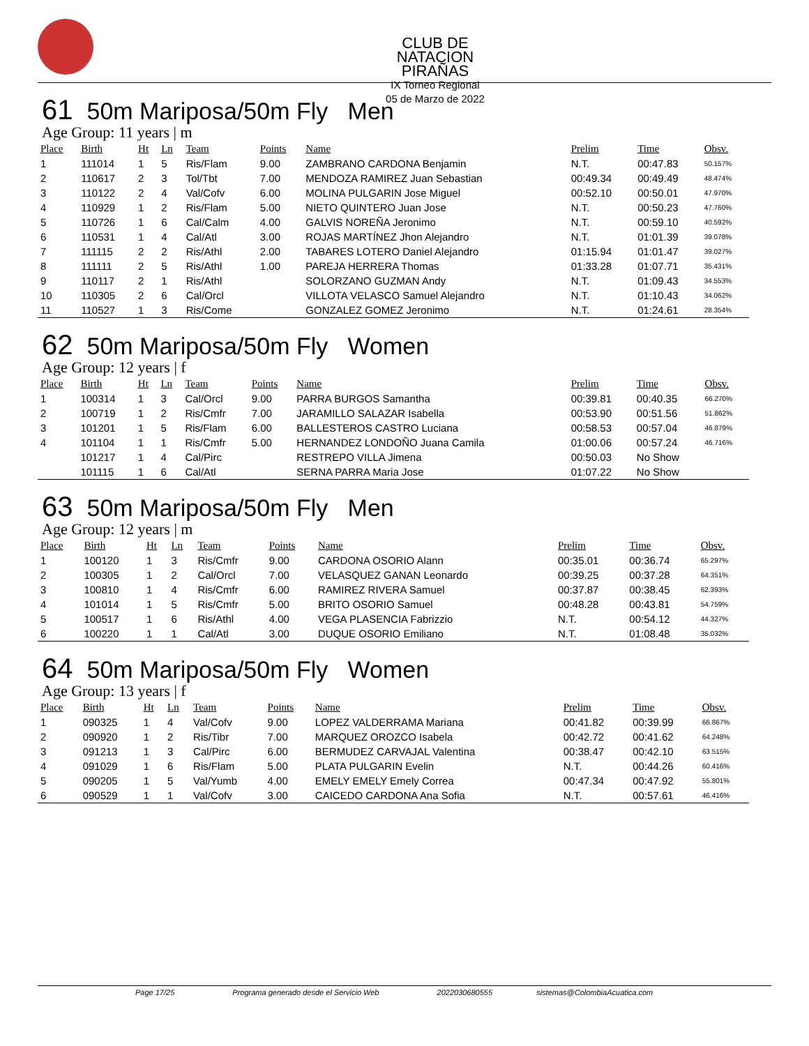CLUB DE NATACION PIRAÑAS
IX Torneo Regional
05 de Marzo de 2022
61 50m Mariposa/50m Fly Men
Age Group: 11 years | m
| Place | Birth | Ht | Ln | Team | Points | Name | Prelim | Time | Obsv. |
| --- | --- | --- | --- | --- | --- | --- | --- | --- | --- |
| 1 | 111014 | 1 | 5 | Ris/Flam | 9.00 | ZAMBRANO CARDONA Benjamin | N.T. | 00:47.83 | 50.157% |
| 2 | 110617 | 2 | 3 | Tol/Tbt | 7.00 | MENDOZA RAMIREZ Juan Sebastian | 00:49.34 | 00:49.49 | 48.474% |
| 3 | 110122 | 2 | 4 | Val/Cofv | 6.00 | MOLINA PULGARIN Jose Miguel | 00:52.10 | 00:50.01 | 47.970% |
| 4 | 110929 | 1 | 2 | Ris/Flam | 5.00 | NIETO QUINTERO Juan Jose | N.T. | 00:50.23 | 47.760% |
| 5 | 110726 | 1 | 6 | Cal/Calm | 4.00 | GALVIS NOREÑA Jeronimo | N.T. | 00:59.10 | 40.592% |
| 6 | 110531 | 1 | 4 | Cal/Atl | 3.00 | ROJAS MARTÍNEZ Jhon Alejandro | N.T. | 01:01.39 | 39.078% |
| 7 | 111115 | 2 | 2 | Ris/Athl | 2.00 | TABARES LOTERO Daniel Alejandro | 01:15.94 | 01:01.47 | 39.027% |
| 8 | 111111 | 2 | 5 | Ris/Athl | 1.00 | PAREJA HERRERA Thomas | 01:33.28 | 01:07.71 | 35.431% |
| 9 | 110117 | 2 | 1 | Ris/Athl | | SOLORZANO GUZMAN Andy | N.T. | 01:09.43 | 34.553% |
| 10 | 110305 | 2 | 6 | Cal/Orcl | | VILLOTA VELASCO Samuel Alejandro | N.T. | 01:10.43 | 34.062% |
| 11 | 110527 | 1 | 3 | Ris/Come | | GONZALEZ GOMEZ Jeronimo | N.T. | 01:24.61 | 28.354% |
62 50m Mariposa/50m Fly Women
Age Group: 12 years | f
| Place | Birth | Ht | Ln | Team | Points | Name | Prelim | Time | Obsv. |
| --- | --- | --- | --- | --- | --- | --- | --- | --- | --- |
| 1 | 100314 | 1 | 3 | Cal/Orcl | 9.00 | PARRA BURGOS Samantha | 00:39.81 | 00:40.35 | 66.270% |
| 2 | 100719 | 1 | 2 | Ris/Cmfr | 7.00 | JARAMILLO SALAZAR Isabella | 00:53.90 | 00:51.56 | 51.862% |
| 3 | 101201 | 1 | 5 | Ris/Flam | 6.00 | BALLESTEROS CASTRO Luciana | 00:58.53 | 00:57.04 | 46.879% |
| 4 | 101104 | 1 | 1 | Ris/Cmfr | 5.00 | HERNANDEZ LONDOÑO Juana Camila | 01:00.06 | 00:57.24 | 46.716% |
| | 101217 | 1 | 4 | Cal/Pirc | | RESTREPO VILLA Jimena | 00:50.03 | No Show | |
| | 101115 | 1 | 6 | Cal/Atl | | SERNA PARRA Maria Jose | 01:07.22 | No Show | |
63 50m Mariposa/50m Fly Men
Age Group: 12 years | m
| Place | Birth | Ht | Ln | Team | Points | Name | Prelim | Time | Obsv. |
| --- | --- | --- | --- | --- | --- | --- | --- | --- | --- |
| 1 | 100120 | 1 | 3 | Ris/Cmfr | 9.00 | CARDONA OSORIO Alann | 00:35.01 | 00:36.74 | 65.297% |
| 2 | 100305 | 1 | 2 | Cal/Orcl | 7.00 | VELASQUEZ GANAN Leonardo | 00:39.25 | 00:37.28 | 64.351% |
| 3 | 100810 | 1 | 4 | Ris/Cmfr | 6.00 | RAMIREZ RIVERA Samuel | 00:37.87 | 00:38.45 | 62.393% |
| 4 | 101014 | 1 | 5 | Ris/Cmfr | 5.00 | BRITO OSORIO Samuel | 00:48.28 | 00:43.81 | 54.759% |
| 5 | 100517 | 1 | 6 | Ris/Athl | 4.00 | VEGA PLASENCIA Fabrizzio | N.T. | 00:54.12 | 44.327% |
| 6 | 100220 | 1 | 1 | Cal/Atl | 3.00 | DUQUE OSORIO Emiliano | N.T. | 01:08.48 | 35.032% |
64 50m Mariposa/50m Fly Women
Age Group: 13 years | f
| Place | Birth | Ht | Ln | Team | Points | Name | Prelim | Time | Obsv. |
| --- | --- | --- | --- | --- | --- | --- | --- | --- | --- |
| 1 | 090325 | 1 | 4 | Val/Cofv | 9.00 | LOPEZ VALDERRAMA Mariana | 00:41.82 | 00:39.99 | 66.867% |
| 2 | 090920 | 1 | 2 | Ris/Tibr | 7.00 | MARQUEZ OROZCO Isabela | 00:42.72 | 00:41.62 | 64.248% |
| 3 | 091213 | 1 | 3 | Cal/Pirc | 6.00 | BERMUDEZ CARVAJAL Valentina | 00:38.47 | 00:42.10 | 63.515% |
| 4 | 091029 | 1 | 6 | Ris/Flam | 5.00 | PLATA PULGARIN Evelin | N.T. | 00:44.26 | 60.416% |
| 5 | 090205 | 1 | 5 | Val/Yumb | 4.00 | EMELY EMELY Emely Correa | 00:47.34 | 00:47.92 | 55.801% |
| 6 | 090529 | 1 | 1 | Val/Cofv | 3.00 | CAICEDO CARDONA Ana Sofia | N.T. | 00:57.61 | 46.416% |
Page 17/25 Programa generado desde el Servicio Web 2022030680555 sistemas@ColombiaAcuatica.com